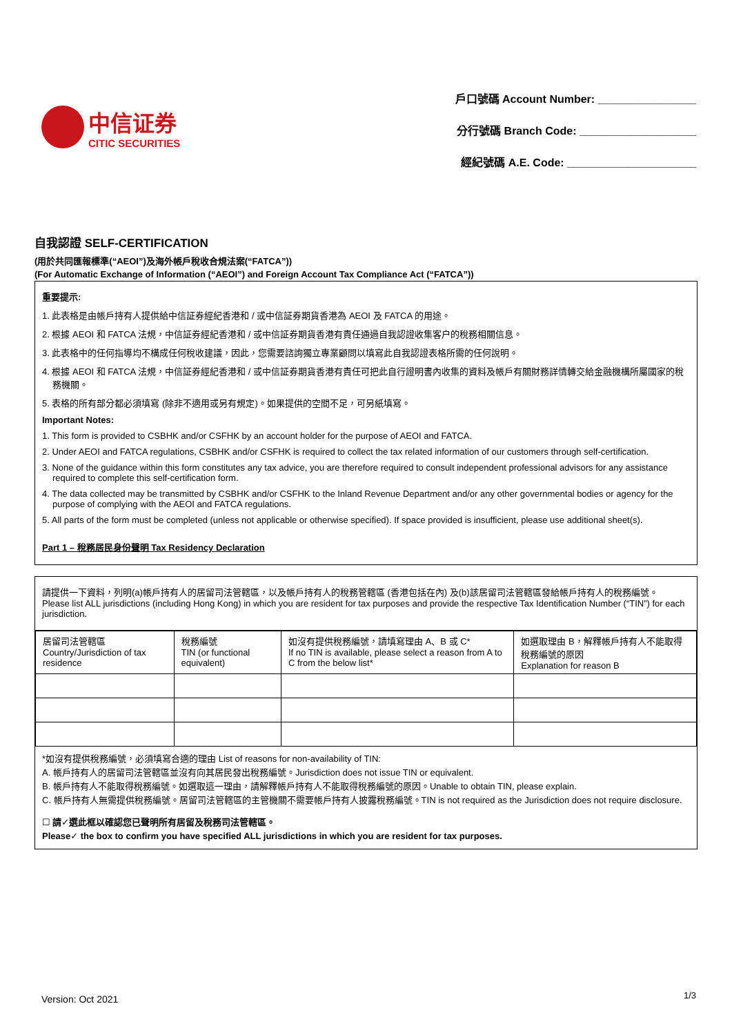中信证券
CITIC SECURITIES
戶口號碼 Account Number: ________________
分行號碼 Branch Code: ___________________
經紀號碼 A.E. Code: _____________________
自我認證 SELF-CERTIFICATION
(用於共同匯報標準(“AEOI”)及海外帳戶稅收合規法案(“FATCA”))
(For Automatic Exchange of Information (“AEOI”) and Foreign Account Tax Compliance Act (“FATCA”))
重要提示:
1. 此表格是由帳戶持有人提供給中信証券經紀香港和 / 或中信証券期貨香港為 AEOI 及 FATCA 的用途。
2. 根據 AEOI 和 FATCA 法規，中信証券經紀香港和 / 或中信証券期貨香港有責任通過自我認證收集客户的稅務相關信息。
3. 此表格中的任何指導均不構成任何稅收建議，因此，您需要諮詢獨立專業顧問以填寫此自我認證表格所需的任何說明。
4. 根據 AEOI 和 FATCA 法規，中信証券經紀香港和 / 或中信証券期貨香港有責任可把此自行證明書內收集的資料及帳戶有關財務詳情轉交給金融機構所屬國家的稅務機關。
5. 表格的所有部分都必須填寫 (除非不適用或另有規定)。如果提供的空間不足，可另紙填寫。
Important Notes:
1. This form is provided to CSBHK and/or CSFHK by an account holder for the purpose of AEOI and FATCA.
2. Under AEOI and FATCA regulations, CSBHK and/or CSFHK is required to collect the tax related information of our customers through self-certification.
3. None of the guidance within this form constitutes any tax advice, you are therefore required to consult independent professional advisors for any assistance required to complete this self-certification form.
4. The data collected may be transmitted by CSBHK and/or CSFHK to the Inland Revenue Department and/or any other governmental bodies or agency for the purpose of complying with the AEOI and FATCA regulations.
5. All parts of the form must be completed (unless not applicable or otherwise specified). If space provided is insufficient, please use additional sheet(s).
Part 1 – 稅務居民身份聲明 Tax Residency Declaration
請提供一下資料，列明(a)帳戶持有人的居留司法管轄區，以及帳戶持有人的稅務管轄區 (香港包括在內) 及(b)該居留司法管轄區發給帳戶持有人的稅務編號。
Please list ALL jurisdictions (including Hong Kong) in which you are resident for tax purposes and provide the respective Tax Identification Number (“TIN”) for each jurisdiction.
| 居留司法管轄區 Country/Jurisdiction of tax residence | 稅務編號 TIN (or functional equivalent) | 如沒有提供稅務編號，請填寫理由 A、B 或 C* If no TIN is available, please select a reason from A to C from the below list* | 如選取理由 B，解釋帳戶持有人不能取得稅務編號的原因 Explanation for reason B |
*如沒有提供稅務編號，必須填寫合適的理由 List of reasons for non-availability of TIN:
A. 帳戶持有人的居留司法管轄區並沒有向其居民發出稅務編號。Jurisdiction does not issue TIN or equivalent.
B. 帳戶持有人不能取得稅務編號。如選取這一理由，請解釋帳戶持有人不能取得稅務編號的原因。Unable to obtain TIN, please explain.
C. 帳戶持有人無需提供稅務編號。居留司法管轄區的主管機關不需要帳戶持有人披露稅務編號。TIN is not required as the Jurisdiction does not require disclosure.
☐ 請✓選此框以確認您已聲明所有居留及稅務司法管轄區。
Please✓ the box to confirm you have specified ALL jurisdictions in which you are resident for tax purposes.
Version: Oct 2021 1/3